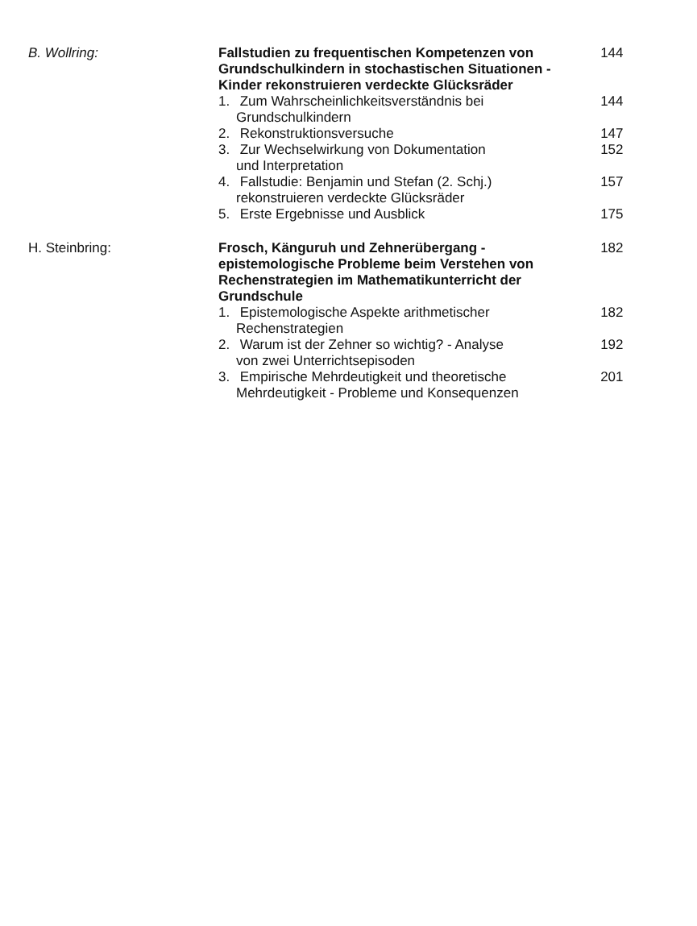| B. Wollring: | Fallstudien zu frequentischen Kompetenzen von Grundschulkindern in stochastischen Situationen - Kinder rekonstruieren verdeckte Glücksräder | 144 |
| | 1. Zum Wahrscheinlichkeitsverständnis bei Grundschulkindern | 144 |
| | 2. Rekonstruktionsversuche | 147 |
| | 3. Zur Wechselwirkung von Dokumentation und Interpretation | 152 |
| | 4. Fallstudie: Benjamin und Stefan (2. Schj.) rekonstruieren verdeckte Glücksräder | 157 |
| | 5. Erste Ergebnisse und Ausblick | 175 |
| H. Steinbring: | Frosch, Känguruh und Zehnerübergang - epistemologische Probleme beim Verstehen von Rechenstrategien im Mathematikunterricht der Grundschule | 182 |
| | 1. Epistemologische Aspekte arithmetischer Rechenstrategien | 182 |
| | 2. Warum ist der Zehner so wichtig? - Analyse von zwei Unterrichtsepisoden | 192 |
| | 3. Empirische Mehrdeutigkeit und theoretische Mehrdeutigkeit - Probleme und Konsequenzen | 201 |